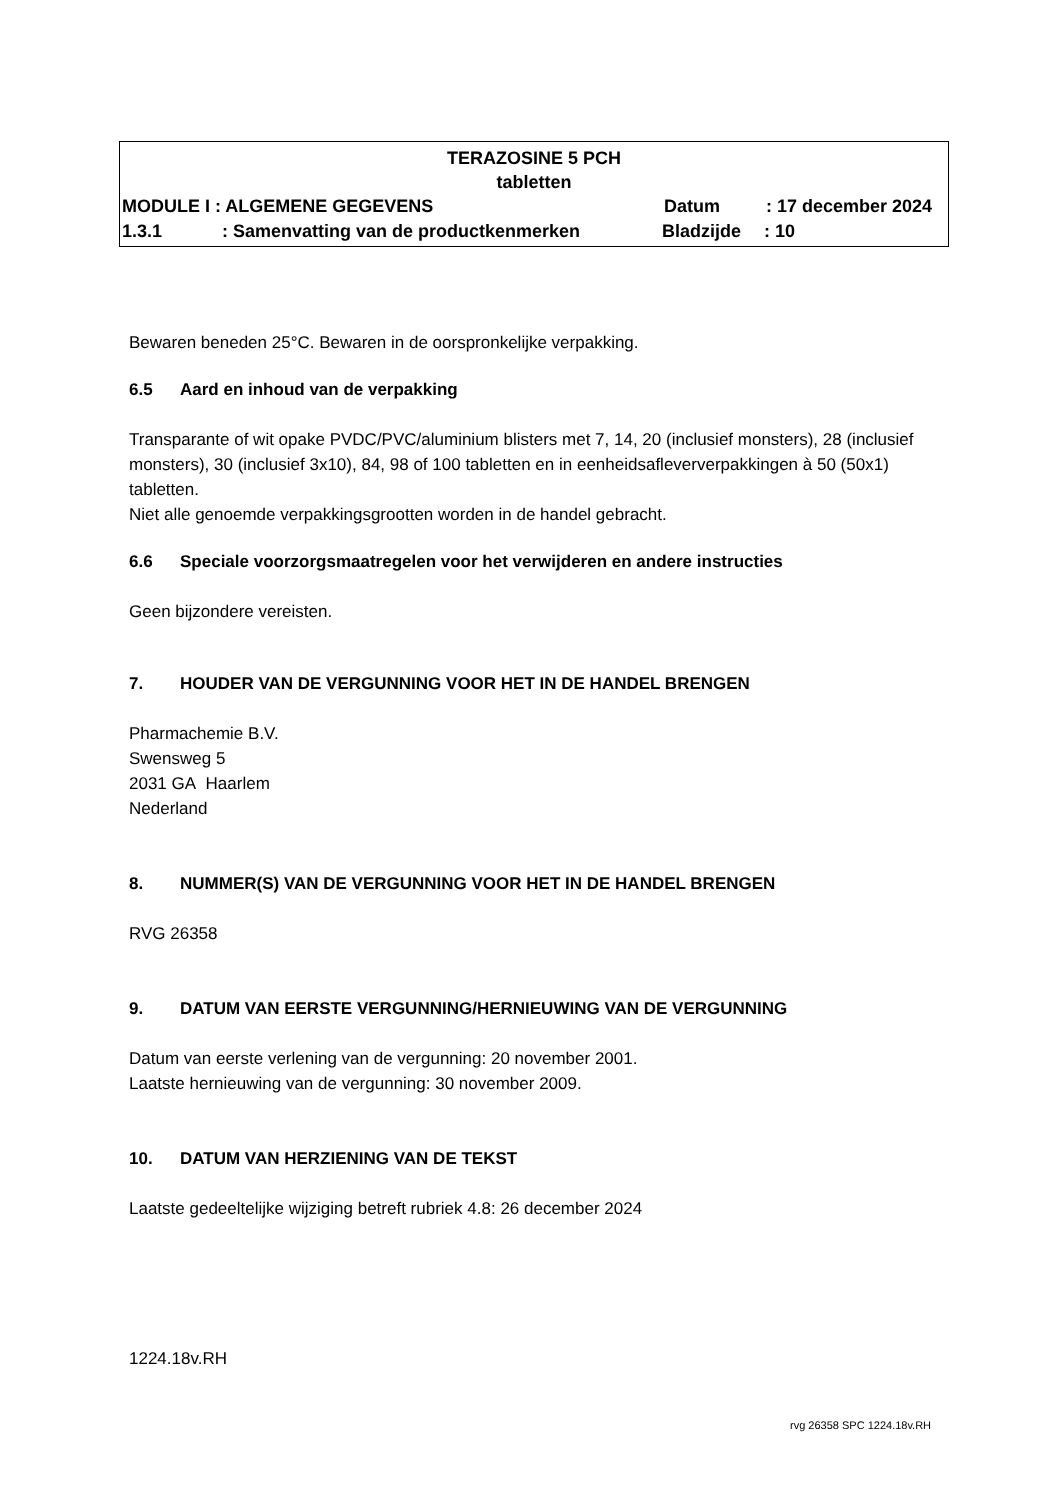TERAZOSINE 5 PCH
tabletten
MODULE I : ALGEMENE GEGEVENS Datum: 17 december 2024
1.3.1: Samenvatting van de productkenmerken Bladzijde: 10
Bewaren beneden 25°C. Bewaren in de oorspronkelijke verpakking.
6.5 Aard en inhoud van de verpakking
Transparante of wit opake PVDC/PVC/aluminium blisters met 7, 14, 20 (inclusief monsters), 28 (inclusief monsters), 30 (inclusief 3x10), 84, 98 of 100 tabletten en in eenheidsafleververpakkingen à 50 (50x1) tabletten.
Niet alle genoemde verpakkingsgrootten worden in de handel gebracht.
6.6 Speciale voorzorgsmaatregelen voor het verwijderen en andere instructies
Geen bijzondere vereisten.
7. HOUDER VAN DE VERGUNNING VOOR HET IN DE HANDEL BRENGEN
Pharmachemie B.V.
Swensweg 5
2031 GA Haarlem
Nederland
8. NUMMER(S) VAN DE VERGUNNING VOOR HET IN DE HANDEL BRENGEN
RVG 26358
9. DATUM VAN EERSTE VERGUNNING/HERNIEUWING VAN DE VERGUNNING
Datum van eerste verlening van de vergunning: 20 november 2001.
Laatste hernieuwing van de vergunning: 30 november 2009.
10. DATUM VAN HERZIENING VAN DE TEKST
Laatste gedeeltelijke wijziging betreft rubriek 4.8: 26 december 2024
1224.18v.RH
rvg 26358 SPC 1224.18v.RH